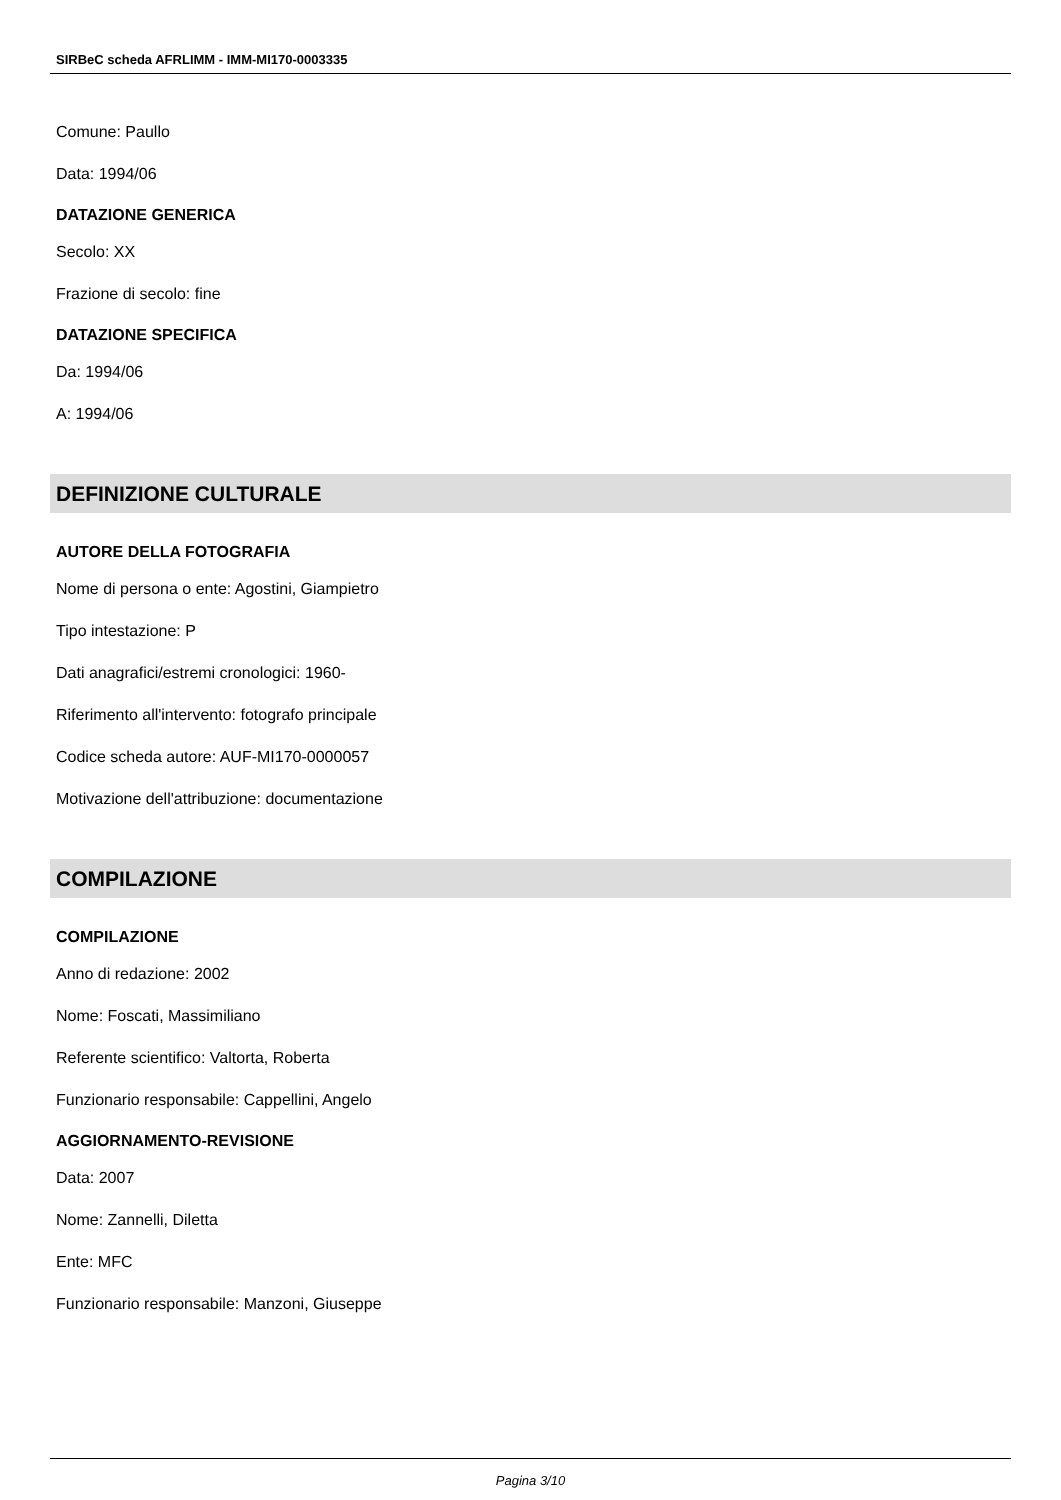SIRBeC scheda AFRLIMM - IMM-MI170-0003335
Comune: Paullo
Data: 1994/06
DATAZIONE GENERICA
Secolo: XX
Frazione di secolo: fine
DATAZIONE SPECIFICA
Da: 1994/06
A: 1994/06
DEFINIZIONE CULTURALE
AUTORE DELLA FOTOGRAFIA
Nome di persona o ente: Agostini, Giampietro
Tipo intestazione: P
Dati anagrafici/estremi cronologici: 1960-
Riferimento all'intervento: fotografo principale
Codice scheda autore: AUF-MI170-0000057
Motivazione dell'attribuzione: documentazione
COMPILAZIONE
COMPILAZIONE
Anno di redazione: 2002
Nome: Foscati, Massimiliano
Referente scientifico: Valtorta, Roberta
Funzionario responsabile: Cappellini, Angelo
AGGIORNAMENTO-REVISIONE
Data: 2007
Nome: Zannelli, Diletta
Ente: MFC
Funzionario responsabile: Manzoni, Giuseppe
Pagina 3/10